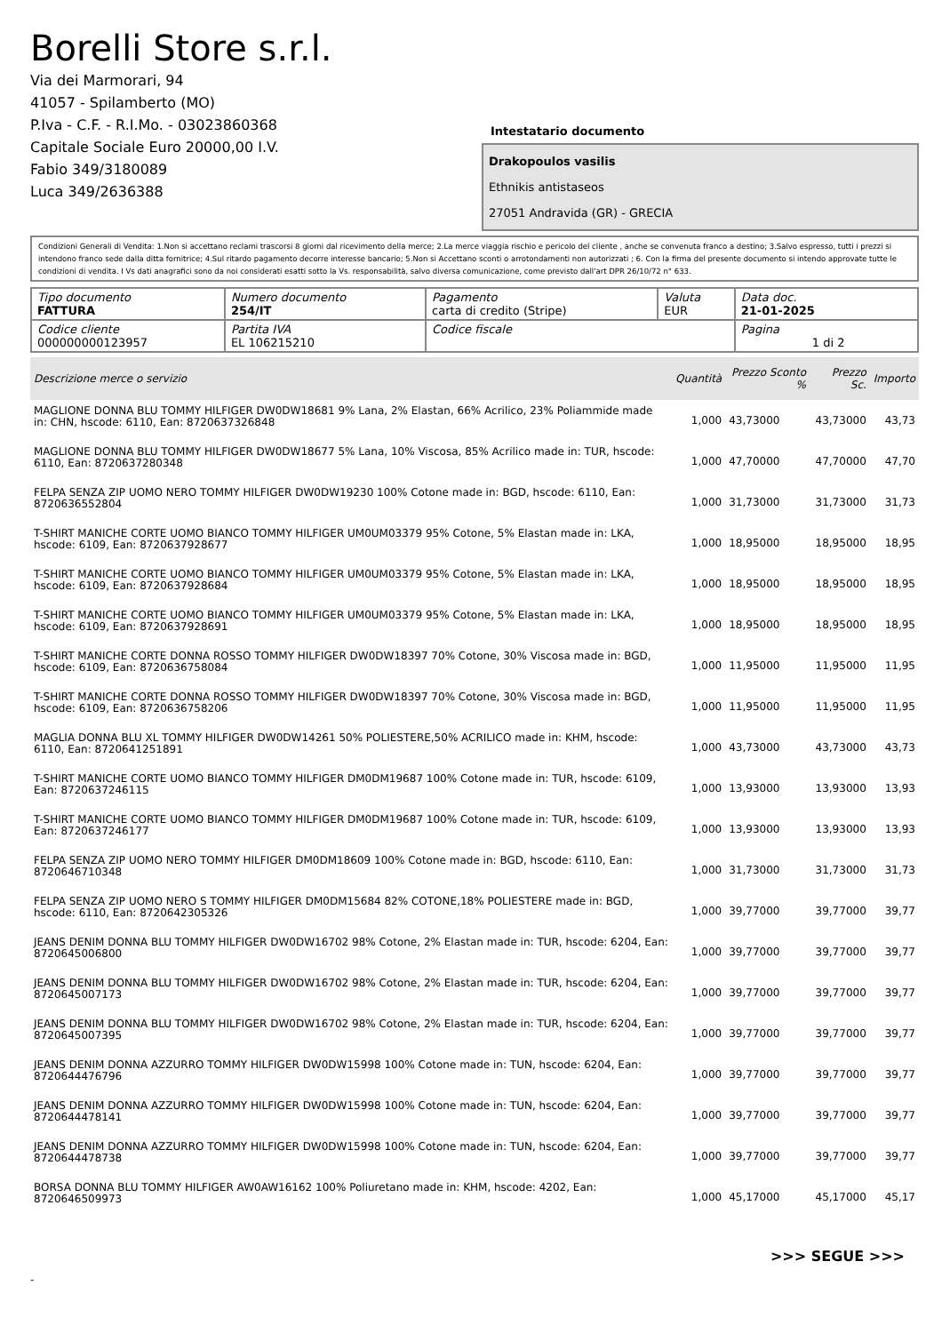Borelli Store s.r.l.
Via dei Marmorari, 94
41057 - Spilamberto (MO)
P.Iva - C.F. - R.I.Mo. - 03023860368
Capitale Sociale Euro 20000,00 I.V.
Fabio 349/3180089
Luca 349/2636388
Intestatario documento
Drakopoulos vasilis
Ethnikis antistaseos
27051 Andravida (GR) - GRECIA
Condizioni Generali di Vendita: 1.Non si accettano reclami trascorsi 8 giorni dal ricevimento della merce; 2.La merce viaggia rischio e pericolo del cliente , anche se convenuta franco a destino; 3.Salvo espresso, tutti i prezzi si intendono franco sede dalla ditta fornitrice; 4.Sul ritardo pagamento decorre interesse bancario; 5.Non si Accettano sconti o arrotondamenti non autorizzati ; 6. Con la firma del presente documento si intendo approvate tutte le condizioni di vendita. I Vs dati anagrafici sono da noi considerati esatti sotto la Vs. responsabilità, salvo diversa comunicazione, come previsto dall'art DPR 26/10/72 n° 633.
| Tipo documento FATTURA | Numero documento 254/IT | Pagamento carta di credito (Stripe) | Valuta EUR | Data doc. 21-01-2025 |
| Codice cliente 000000000123957 | Partita IVA EL 106215210 | Codice fiscale | | Pagina 1 di 2 |
| Descrizione merce o servizio | Quantità | Prezzo Sconto % | Prezzo Sc. | Importo |
| --- | --- | --- | --- | --- |
| MAGLIONE DONNA BLU TOMMY HILFIGER DW0DW18681 9% Lana, 2% Elastan, 66% Acrilico, 23% Poliammide made in: CHN, hscode: 6110, Ean: 8720637326848 | 1,000 | 43,73000 | 43,73000 | 43,73 |
| MAGLIONE DONNA BLU TOMMY HILFIGER DW0DW18677 5% Lana, 10% Viscosa, 85% Acrilico made in: TUR, hscode: 6110, Ean: 8720637280348 | 1,000 | 47,70000 | 47,70000 | 47,70 |
| FELPA SENZA ZIP UOMO NERO TOMMY HILFIGER DW0DW19230 100% Cotone made in: BGD, hscode: 6110, Ean: 8720636552804 | 1,000 | 31,73000 | 31,73000 | 31,73 |
| T-SHIRT MANICHE CORTE UOMO BIANCO TOMMY HILFIGER UM0UM03379 95% Cotone, 5% Elastan made in: LKA, hscode: 6109, Ean: 8720637928677 | 1,000 | 18,95000 | 18,95000 | 18,95 |
| T-SHIRT MANICHE CORTE UOMO BIANCO TOMMY HILFIGER UM0UM03379 95% Cotone, 5% Elastan made in: LKA, hscode: 6109, Ean: 8720637928684 | 1,000 | 18,95000 | 18,95000 | 18,95 |
| T-SHIRT MANICHE CORTE UOMO BIANCO TOMMY HILFIGER UM0UM03379 95% Cotone, 5% Elastan made in: LKA, hscode: 6109, Ean: 8720637928691 | 1,000 | 18,95000 | 18,95000 | 18,95 |
| T-SHIRT MANICHE CORTE DONNA ROSSO TOMMY HILFIGER DW0DW18397 70% Cotone, 30% Viscosa made in: BGD, hscode: 6109, Ean: 8720636758084 | 1,000 | 11,95000 | 11,95000 | 11,95 |
| T-SHIRT MANICHE CORTE DONNA ROSSO TOMMY HILFIGER DW0DW18397 70% Cotone, 30% Viscosa made in: BGD, hscode: 6109, Ean: 8720636758206 | 1,000 | 11,95000 | 11,95000 | 11,95 |
| MAGLIA DONNA BLU XL TOMMY HILFIGER DW0DW14261 50% POLIESTERE,50% ACRILICO made in: KHM, hscode: 6110, Ean: 8720641251891 | 1,000 | 43,73000 | 43,73000 | 43,73 |
| T-SHIRT MANICHE CORTE UOMO BIANCO TOMMY HILFIGER DM0DM19687 100% Cotone made in: TUR, hscode: 6109, Ean: 8720637246115 | 1,000 | 13,93000 | 13,93000 | 13,93 |
| T-SHIRT MANICHE CORTE UOMO BIANCO TOMMY HILFIGER DM0DM19687 100% Cotone made in: TUR, hscode: 6109, Ean: 8720637246177 | 1,000 | 13,93000 | 13,93000 | 13,93 |
| FELPA SENZA ZIP UOMO NERO TOMMY HILFIGER DM0DM18609 100% Cotone made in: BGD, hscode: 6110, Ean: 8720646710348 | 1,000 | 31,73000 | 31,73000 | 31,73 |
| FELPA SENZA ZIP UOMO NERO S TOMMY HILFIGER DM0DM15684 82% COTONE,18% POLIESTERE made in: BGD, hscode: 6110, Ean: 8720642305326 | 1,000 | 39,77000 | 39,77000 | 39,77 |
| JEANS DENIM DONNA BLU TOMMY HILFIGER DW0DW16702 98% Cotone, 2% Elastan made in: TUR, hscode: 6204, Ean: 8720645006800 | 1,000 | 39,77000 | 39,77000 | 39,77 |
| JEANS DENIM DONNA BLU TOMMY HILFIGER DW0DW16702 98% Cotone, 2% Elastan made in: TUR, hscode: 6204, Ean: 8720645007173 | 1,000 | 39,77000 | 39,77000 | 39,77 |
| JEANS DENIM DONNA BLU TOMMY HILFIGER DW0DW16702 98% Cotone, 2% Elastan made in: TUR, hscode: 6204, Ean: 8720645007395 | 1,000 | 39,77000 | 39,77000 | 39,77 |
| JEANS DENIM DONNA AZZURRO TOMMY HILFIGER DW0DW15998 100% Cotone made in: TUN, hscode: 6204, Ean: 8720644476796 | 1,000 | 39,77000 | 39,77000 | 39,77 |
| JEANS DENIM DONNA AZZURRO TOMMY HILFIGER DW0DW15998 100% Cotone made in: TUN, hscode: 6204, Ean: 8720644478141 | 1,000 | 39,77000 | 39,77000 | 39,77 |
| JEANS DENIM DONNA AZZURRO TOMMY HILFIGER DW0DW15998 100% Cotone made in: TUN, hscode: 6204, Ean: 8720644478738 | 1,000 | 39,77000 | 39,77000 | 39,77 |
| BORSA DONNA BLU TOMMY HILFIGER AW0AW16162 100% Poliuretano made in: KHM, hscode: 4202, Ean: 8720646509973 | 1,000 | 45,17000 | 45,17000 | 45,17 |
>>> SEGUE >>>
-